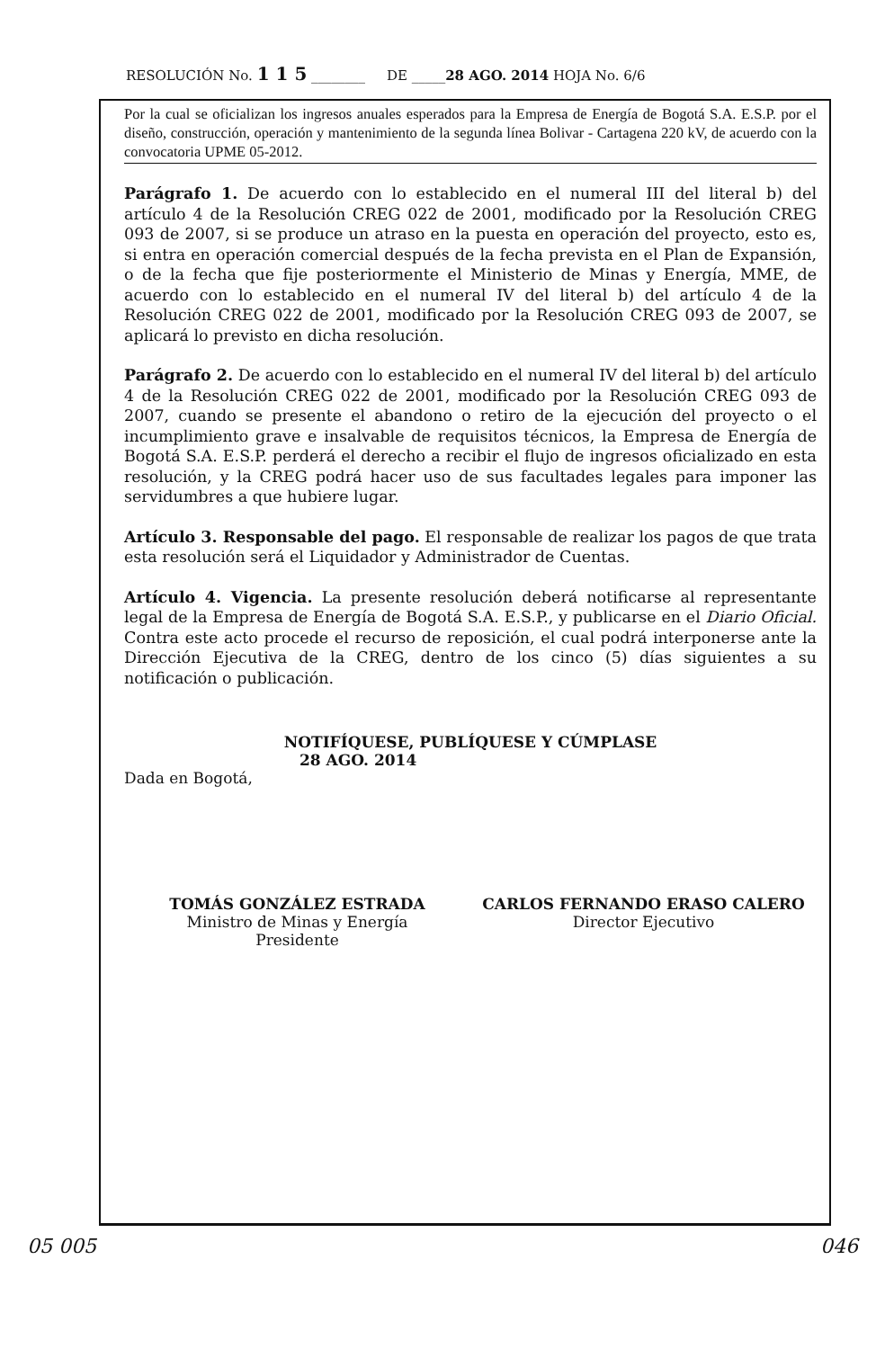RESOLUCIÓN No. 1 1 5 ________ DE _____28 AGO. 2014 HOJA No. 6/6
Por la cual se oficializan los ingresos anuales esperados para la Empresa de Energía de Bogotá S.A. E.S.P. por el diseño, construcción, operación y mantenimiento de la segunda línea Bolivar - Cartagena 220 kV, de acuerdo con la convocatoria UPME 05-2012.
Parágrafo 1. De acuerdo con lo establecido en el numeral III del literal b) del artículo 4 de la Resolución CREG 022 de 2001, modificado por la Resolución CREG 093 de 2007, si se produce un atraso en la puesta en operación del proyecto, esto es, si entra en operación comercial después de la fecha prevista en el Plan de Expansión, o de la fecha que fije posteriormente el Ministerio de Minas y Energía, MME, de acuerdo con lo establecido en el numeral IV del literal b) del artículo 4 de la Resolución CREG 022 de 2001, modificado por la Resolución CREG 093 de 2007, se aplicará lo previsto en dicha resolución.
Parágrafo 2. De acuerdo con lo establecido en el numeral IV del literal b) del artículo 4 de la Resolución CREG 022 de 2001, modificado por la Resolución CREG 093 de 2007, cuando se presente el abandono o retiro de la ejecución del proyecto o el incumplimiento grave e insalvable de requisitos técnicos, la Empresa de Energía de Bogotá S.A. E.S.P. perderá el derecho a recibir el flujo de ingresos oficializado en esta resolución, y la CREG podrá hacer uso de sus facultades legales para imponer las servidumbres a que hubiere lugar.
Artículo 3. Responsable del pago. El responsable de realizar los pagos de que trata esta resolución será el Liquidador y Administrador de Cuentas.
Artículo 4. Vigencia. La presente resolución deberá notificarse al representante legal de la Empresa de Energía de Bogotá S.A. E.S.P., y publicarse en el Diario Oficial. Contra este acto procede el recurso de reposición, el cual podrá interponerse ante la Dirección Ejecutiva de la CREG, dentro de los cinco (5) días siguientes a su notificación o publicación.
NOTIFÍQUESE, PUBLÍQUESE Y CÚMPLASE
28 AGO. 2014
Dada en Bogotá,
TOMÁS GONZÁLEZ ESTRADA
Ministro de Minas y Energía
Presidente
CARLOS FERNANDO ERASO CALERO
Director Ejecutivo
05 005 046